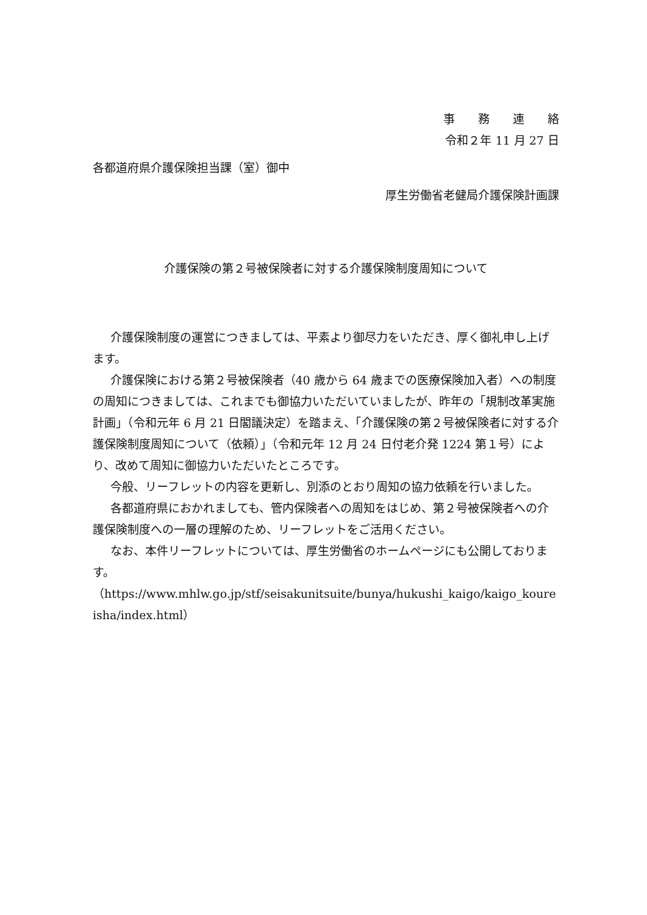事　　務　　連　　絡
令和２年 11 月 27 日
各都道府県介護保険担当課（室）御中
厚生労働省老健局介護保険計画課
介護保険の第２号被保険者に対する介護保険制度周知について
介護保険制度の運営につきましては、平素より御尽力をいただき、厚く御礼申し上げます。
介護保険における第２号被保険者（40 歳から 64 歳までの医療保険加入者）への制度の周知につきましては、これまでも御協力いただいていましたが、昨年の「規制改革実施計画」（令和元年 6 月 21 日閣議決定）を踏まえ、「介護保険の第２号被保険者に対する介護保険制度周知について（依頼）」（令和元年 12 月 24 日付老介発 1224 第１号）により、改めて周知に御協力いただいたところです。
今般、リーフレットの内容を更新し、別添のとおり周知の協力依頼を行いました。
各都道府県におかれましても、管内保険者への周知をはじめ、第２号被保険者への介護保険制度への一層の理解のため、リーフレットをご活用ください。
なお、本件リーフレットについては、厚生労働省のホームページにも公開しております。
（https://www.mhlw.go.jp/stf/seisakunitsuite/bunya/hukushi_kaigo/kaigo_koureisha/index.html）